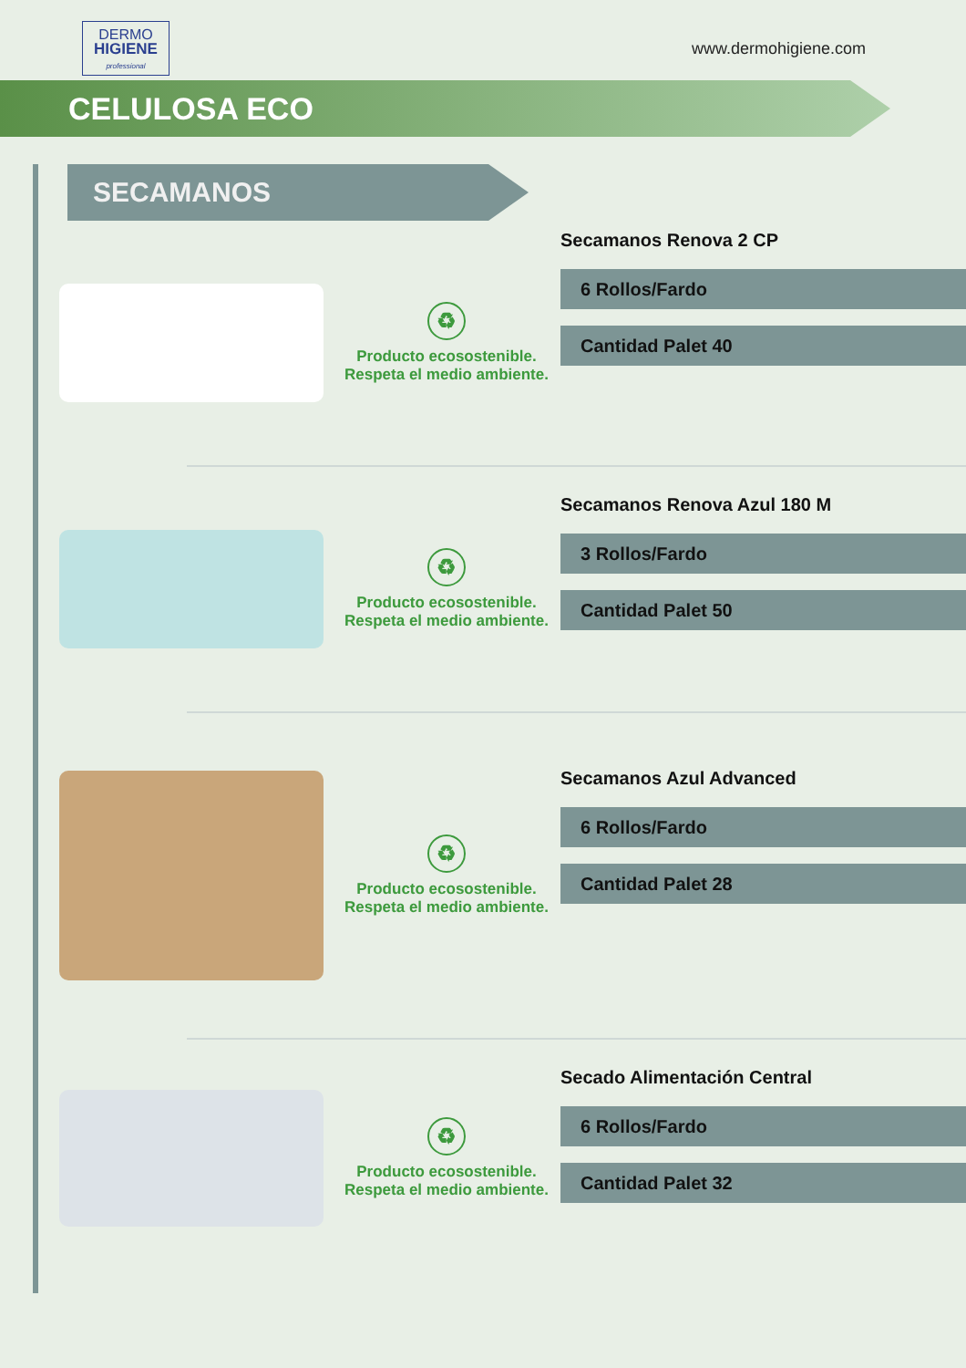DERMO
HIGIENE
professional
www.dermohigiene.com
CELULOSA ECO
SECAMANOS
♻
Producto ecosostenible.
Respeta el medio ambiente.
Secamanos Renova 2 CP
6 Rollos/Fardo
Cantidad Palet 40
♻
Producto ecosostenible.
Respeta el medio ambiente.
Secamanos Renova Azul 180 M
3 Rollos/Fardo
Cantidad Palet 50
♻
Producto ecosostenible.
Respeta el medio ambiente.
Secamanos Azul Advanced
6 Rollos/Fardo
Cantidad Palet 28
♻
Producto ecosostenible.
Respeta el medio ambiente.
Secado Alimentación Central
6 Rollos/Fardo
Cantidad Palet 32